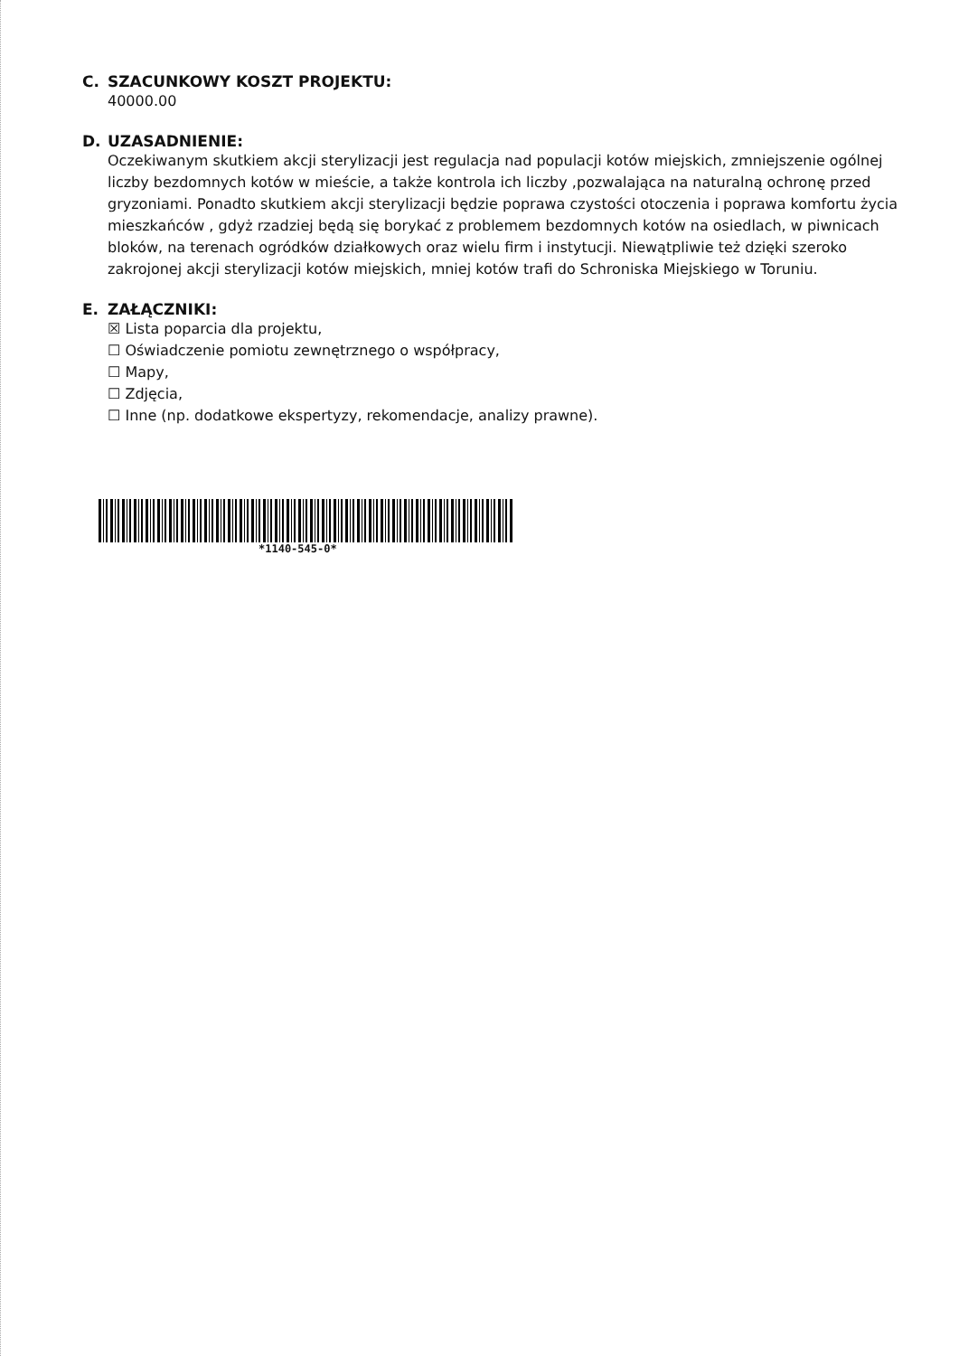C. SZACUNKOWY KOSZT PROJEKTU:
40000.00
D. UZASADNIENIE:
Oczekiwanym skutkiem akcji sterylizacji jest regulacja nad populacji kotów miejskich, zmniejszenie ogólnej liczby bezdomnych kotów w mieście, a także kontrola ich liczby ,pozwalająca na naturalną ochronę przed gryzoniami. Ponadto skutkiem akcji sterylizacji będzie poprawa czystości otoczenia i poprawa komfortu życia mieszkańców , gdyż rzadziej będą się borykać z problemem bezdomnych kotów na osiedlach, w piwnicach bloków, na terenach ogródków działkowych oraz wielu firm i instytucji. Niewątpliwie też dzięki szeroko zakrojonej akcji sterylizacji kotów miejskich, mniej kotów trafi do Schroniska Miejskiego w Toruniu.
E. ZAŁĄCZNIKI:
☒ Lista poparcia dla projektu,
☐ Oświadczenie pomiotu zewnętrznego o współpracy,
☐ Mapy,
☐ Zdjęcia,
☐ Inne (np. dodatkowe ekspertyzy, rekomendacje, analizy prawne).
*1140-545-0*